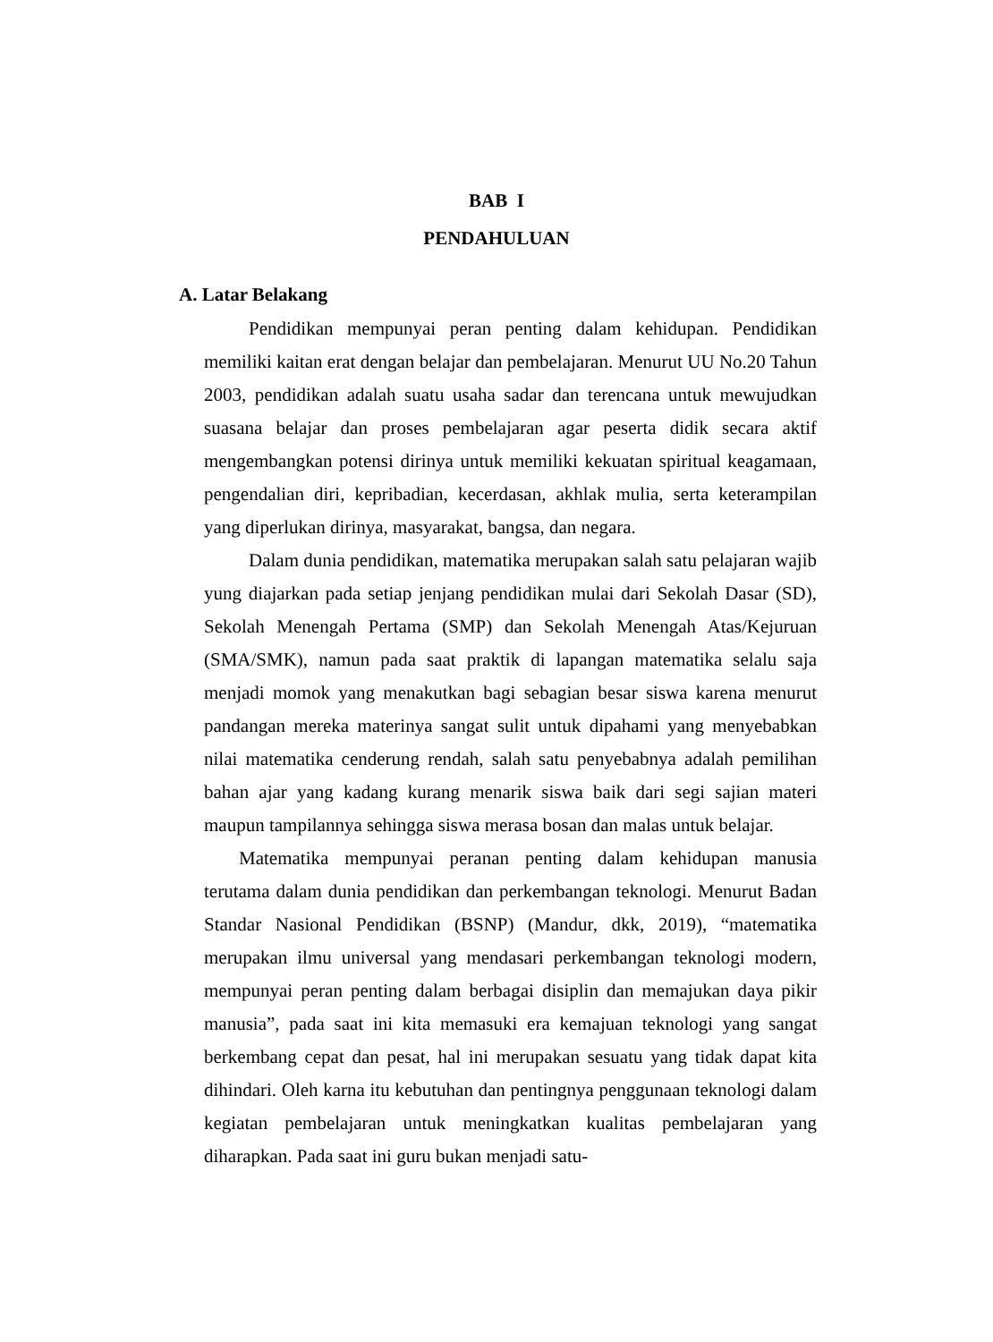BAB I
PENDAHULUAN
A. Latar Belakang
Pendidikan mempunyai peran penting dalam kehidupan. Pendidikan memiliki kaitan erat dengan belajar dan pembelajaran. Menurut UU No.20 Tahun 2003, pendidikan adalah suatu usaha sadar dan terencana untuk mewujudkan suasana belajar dan proses pembelajaran agar peserta didik secara aktif mengembangkan potensi dirinya untuk memiliki kekuatan spiritual keagamaan, pengendalian diri, kepribadian, kecerdasan, akhlak mulia, serta keterampilan yang diperlukan dirinya, masyarakat, bangsa, dan negara.
Dalam dunia pendidikan, matematika merupakan salah satu pelajaran wajib yung diajarkan pada setiap jenjang pendidikan mulai dari Sekolah Dasar (SD), Sekolah Menengah Pertama (SMP) dan Sekolah Menengah Atas/Kejuruan (SMA/SMK), namun pada saat praktik di lapangan matematika selalu saja menjadi momok yang menakutkan bagi sebagian besar siswa karena menurut pandangan mereka materinya sangat sulit untuk dipahami yang menyebabkan nilai matematika cenderung rendah, salah satu penyebabnya adalah pemilihan bahan ajar yang kadang kurang menarik siswa baik dari segi sajian materi maupun tampilannya sehingga siswa merasa bosan dan malas untuk belajar.
Matematika mempunyai peranan penting dalam kehidupan manusia terutama dalam dunia pendidikan dan perkembangan teknologi. Menurut Badan Standar Nasional Pendidikan (BSNP) (Mandur, dkk, 2019), “matematika merupakan ilmu universal yang mendasari perkembangan teknologi modern, mempunyai peran penting dalam berbagai disiplin dan memajukan daya pikir manusia”, pada saat ini kita memasuki era kemajuan teknologi yang sangat berkembang cepat dan pesat, hal ini merupakan sesuatu yang tidak dapat kita dihindari. Oleh karna itu kebutuhan dan pentingnya penggunaan teknologi dalam kegiatan pembelajaran untuk meningkatkan kualitas pembelajaran yang diharapkan. Pada saat ini guru bukan menjadi satu-